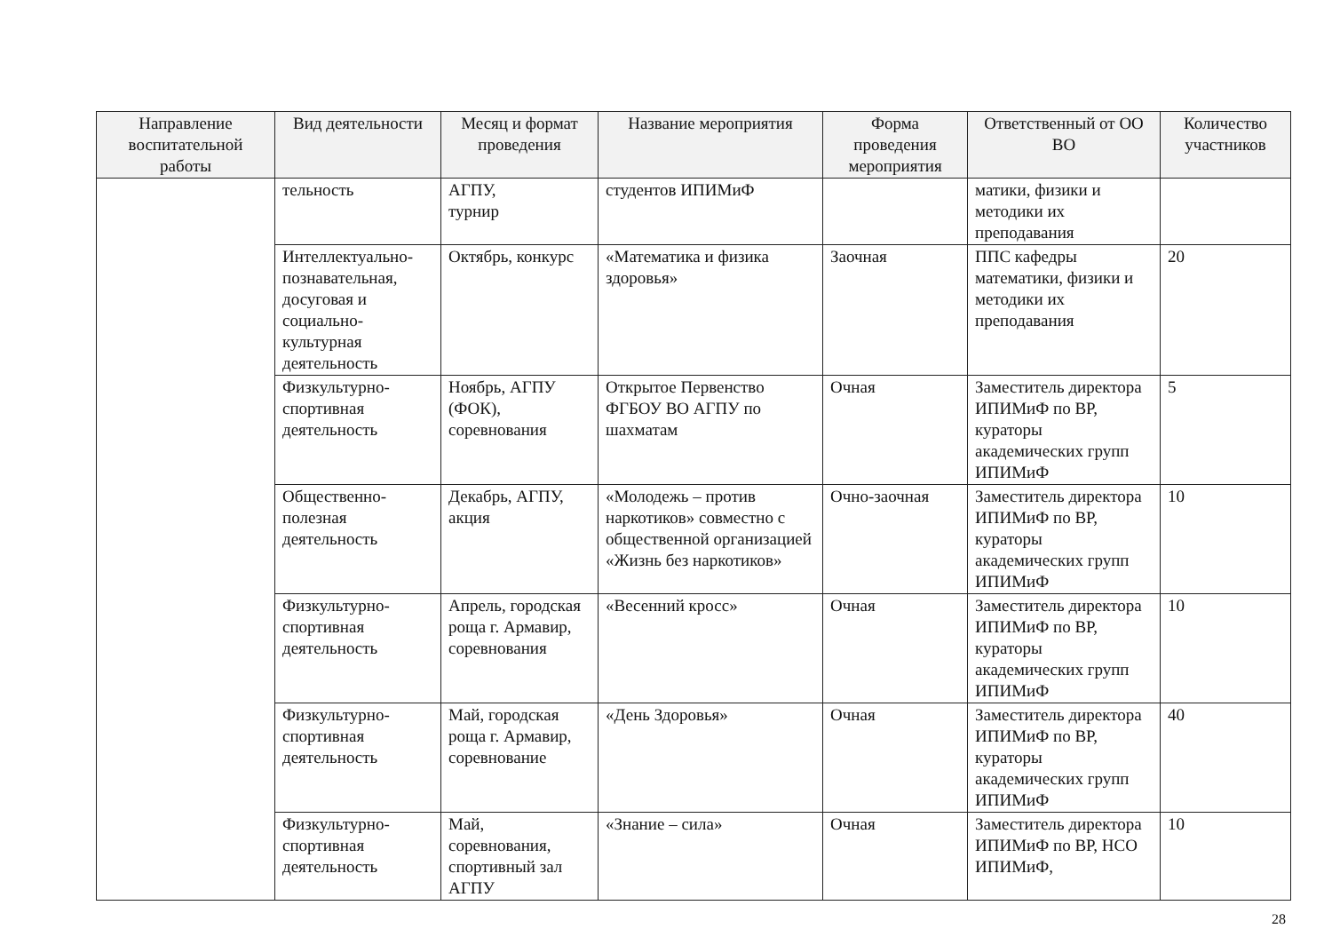| Направление воспитательной работы | Вид деятельности | Месяц и формат проведения | Название мероприятия | Форма проведения мероприятия | Ответственный от ОО ВО | Количество участников |
| --- | --- | --- | --- | --- | --- | --- |
| | тельность | АГПУ, турнир | студентов ИПИМиФ | | матики, физики и методики их преподавания | |
| | Интеллектуально-познавательная, досуговая и социально-культурная деятельность | Октябрь, конкурс | «Математика и физика здоровья» | Заочная | ППС кафедры математики, физики и методики их преподавания | 20 |
| | Физкультурно-спортивная деятельность | Ноябрь, АГПУ (ФОК), соревнования | Открытое Первенство ФГБОУ ВО АГПУ по шахматам | Очная | Заместитель директора ИПИМиФ по ВР, кураторы академических групп ИПИМиФ | 5 |
| | Общественно-полезная деятельность | Декабрь, АГПУ, акция | «Молодежь – против наркотиков» совместно с общественной организацией «Жизнь без наркотиков» | Очно-заочная | Заместитель директора ИПИМиФ по ВР, кураторы академических групп ИПИМиФ | 10 |
| | Физкультурно-спортивная деятельность | Апрель, городская роща г. Армавир, соревнования | «Весенний кросс» | Очная | Заместитель директора ИПИМиФ по ВР, кураторы академических групп ИПИМиФ | 10 |
| | Физкультурно-спортивная деятельность | Май, городская роща г. Армавир, соревнование | «День Здоровья» | Очная | Заместитель директора ИПИМиФ по ВР, кураторы академических групп ИПИМиФ | 40 |
| | Физкультурно-спортивная деятельность | Май, соревнования, спортивный зал АГПУ | «Знание – сила» | Очная | Заместитель директора ИПИМиФ по ВР, НСО ИПИМиФ, | 10 |
28